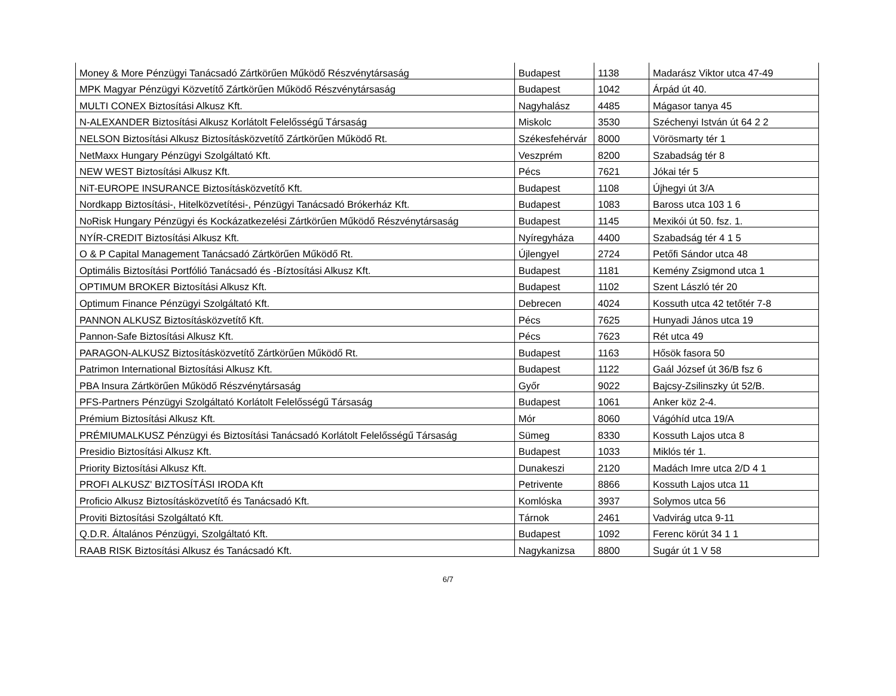| Money & More Pénzügyi Tanácsadó Zártkörűen Működő Részvénytársaság | Budapest | 1138 | Madarász Viktor utca 47-49 |
| MPK Magyar Pénzügyi Közvetítő Zártkörűen Működő Részvénytársaság | Budapest | 1042 | Árpád út 40. |
| MULTI CONEX Biztosítási Alkusz Kft. | Nagyhalász | 4485 | Mágasor tanya 45 |
| N-ALEXANDER Biztosítási Alkusz Korlátolt Felelősségű Társaság | Miskolc | 3530 | Széchenyi István út 64 2 2 |
| NELSON Biztosítási Alkusz Biztosításközvetítő Zártkörűen Működő Rt. | Székesfehérvár | 8000 | Vörösmarty tér 1 |
| NetMaxx Hungary Pénzügyi Szolgáltató Kft. | Veszprém | 8200 | Szabadság tér 8 |
| NEW WEST Biztosítási Alkusz Kft. | Pécs | 7621 | Jókai tér 5 |
| NiT-EUROPE INSURANCE Biztosításközvetítő Kft. | Budapest | 1108 | Újhegyi út 3/A |
| Nordkapp Biztosítási-, Hitelközvetítési-, Pénzügyi Tanácsadó Brókerház Kft. | Budapest | 1083 | Baross utca 103 1 6 |
| NoRisk Hungary Pénzügyi és Kockázatkezelési Zártkörűen Működő Részvénytársaság | Budapest | 1145 | Mexikói út 50. fsz. 1. |
| NYÍR-CREDIT Biztosítási Alkusz Kft. | Nyíregyháza | 4400 | Szabadság tér 4 1 5 |
| O & P Capital Management Tanácsadó Zártkörűen Működő Rt. | Újlengyel | 2724 | Petőfi Sándor utca 48 |
| Optimális Biztosítási Portfólió Tanácsadó és -Bíztosítási Alkusz Kft. | Budapest | 1181 | Kemény Zsigmond utca 1 |
| OPTIMUM BROKER Biztosítási Alkusz Kft. | Budapest | 1102 | Szent László tér 20 |
| Optimum Finance Pénzügyi Szolgáltató Kft. | Debrecen | 4024 | Kossuth utca 42 tetőtér 7-8 |
| PANNON ALKUSZ Biztosításközvetítő Kft. | Pécs | 7625 | Hunyadi János utca 19 |
| Pannon-Safe Biztosítási Alkusz Kft. | Pécs | 7623 | Rét utca 49 |
| PARAGON-ALKUSZ Biztosításközvetítő Zártkörűen Működő Rt. | Budapest | 1163 | Hősök fasora 50 |
| Patrimon International Biztosítási Alkusz Kft. | Budapest | 1122 | Gaál József út 36/B fsz 6 |
| PBA Insura Zártkörűen Működő Részvénytársaság | Győr | 9022 | Bajcsy-Zsilinszky út 52/B. |
| PFS-Partners Pénzügyi Szolgáltató Korlátolt Felelősségű Társaság | Budapest | 1061 | Anker köz 2-4. |
| Prémium Biztosítási Alkusz Kft. | Mór | 8060 | Vágóhíd utca 19/A |
| PRÉMIUMALKUSZ Pénzügyi és Biztosítási Tanácsadó Korlátolt Felelősségű Társaság | Sümeg | 8330 | Kossuth Lajos utca 8 |
| Presidio Biztosítási Alkusz Kft. | Budapest | 1033 | Miklós tér 1. |
| Priority Biztosítási Alkusz Kft. | Dunakeszi | 2120 | Madách Imre utca 2/D 4 1 |
| PROFI ALKUSZ' BIZTOSÍTÁSI IRODA Kft | Petrivente | 8866 | Kossuth Lajos utca 11 |
| Proficio Alkusz Biztosításközvetítő és Tanácsadó Kft. | Komlóska | 3937 | Solymos utca 56 |
| Proviti Biztosítási Szolgáltató Kft. | Tárnok | 2461 | Vadvirág utca 9-11 |
| Q.D.R. Általános Pénzügyi, Szolgáltató Kft. | Budapest | 1092 | Ferenc körút 34 1 1 |
| RAAB RISK Biztosítási Alkusz és Tanácsadó Kft. | Nagykanizsa | 8800 | Sugár út 1 V 58 |
6/7